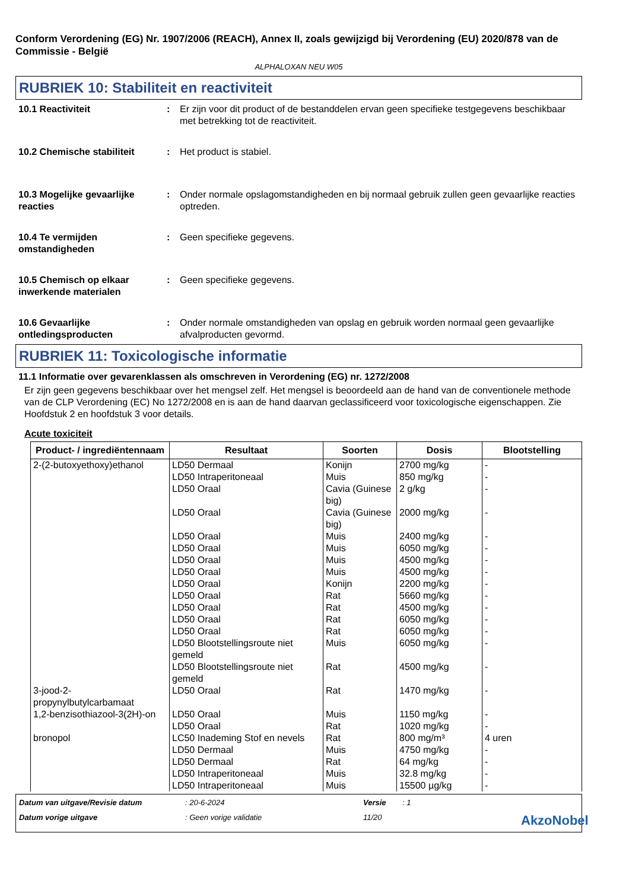Conform Verordening (EG) Nr. 1907/2006 (REACH), Annex II, zoals gewijzigd bij Verordening (EU) 2020/878 van de Commissie - België
ALPHALOXAN NEU W05
RUBRIEK 10: Stabiliteit en reactiviteit
10.1 Reactiviteit : Er zijn voor dit product of de bestanddelen ervan geen specifieke testgegevens beschikbaar met betrekking tot de reactiviteit.
10.2 Chemische stabiliteit : Het product is stabiel.
10.3 Mogelijke gevaarlijke reacties
: Onder normale opslagomstandigheden en bij normaal gebruik zullen geen gevaarlijke reacties optreden.
10.4 Te vermijden omstandigheden
: Geen specifieke gegevens.
10.5 Chemisch op elkaar inwerkende materialen
: Geen specifieke gegevens.
10.6 Gevaarlijke ontledingsproducten
: Onder normale omstandigheden van opslag en gebruik worden normaal geen gevaarlijke afvalproducten gevormd.
RUBRIEK 11: Toxicologische informatie
11.1 Informatie over gevarenklassen als omschreven in Verordening (EG) nr. 1272/2008
Er zijn geen gegevens beschikbaar over het mengsel zelf. Het mengsel is beoordeeld aan de hand van de conventionele methode van de CLP Verordening (EC) No 1272/2008 en is aan de hand daarvan geclassificeerd voor toxicologische eigenschappen. Zie Hoofdstuk 2 en hoofdstuk 3 voor details.
Acute toxiciteit
| Product- / ingrediëntennaam | Resultaat | Soorten | Dosis | Blootstelling |
| --- | --- | --- | --- | --- |
| 2-(2-butoxyethoxy)ethanol | LD50 Dermaal | Konijn | 2700 mg/kg | - |
| | LD50 Intraperitoneaal | Muis | 850 mg/kg | - |
| | LD50 Oraal | Cavia (Guinese big) | 2 g/kg | - |
| | LD50 Oraal | Cavia (Guinese big) | 2000 mg/kg | - |
| | LD50 Oraal | Muis | 2400 mg/kg | - |
| | LD50 Oraal | Muis | 6050 mg/kg | - |
| | LD50 Oraal | Muis | 4500 mg/kg | - |
| | LD50 Oraal | Muis | 4500 mg/kg | - |
| | LD50 Oraal | Konijn | 2200 mg/kg | - |
| | LD50 Oraal | Rat | 5660 mg/kg | - |
| | LD50 Oraal | Rat | 4500 mg/kg | - |
| | LD50 Oraal | Rat | 6050 mg/kg | - |
| | LD50 Oraal | Rat | 6050 mg/kg | - |
| | LD50 Blootstellingsroute niet gemeld | Muis | 6050 mg/kg | - |
| | LD50 Blootstellingsroute niet gemeld | Rat | 4500 mg/kg | - |
| 3-jood-2-propynylbutylcarbamaat | LD50 Oraal | Rat | 1470 mg/kg | - |
| 1,2-benzisothiazool-3(2H)-on | LD50 Oraal | Muis | 1150 mg/kg | - |
| | LD50 Oraal | Rat | 1020 mg/kg | - |
| bronopol | LC50 Inademing Stof en nevels | Rat | 800 mg/m³ | 4 uren |
| | LD50 Dermaal | Muis | 4750 mg/kg | - |
| | LD50 Dermaal | Rat | 64 mg/kg | - |
| | LD50 Intraperitoneaal | Muis | 32.8 mg/kg | - |
| | LD50 Intraperitoneaal | Muis | 15500 µg/kg | - |
Datum van uitgave/Revisie datum: 20-6-2024 Versie: 1 Datum vorige uitgave: Geen vorige validatie 11/20 AkzoNobel